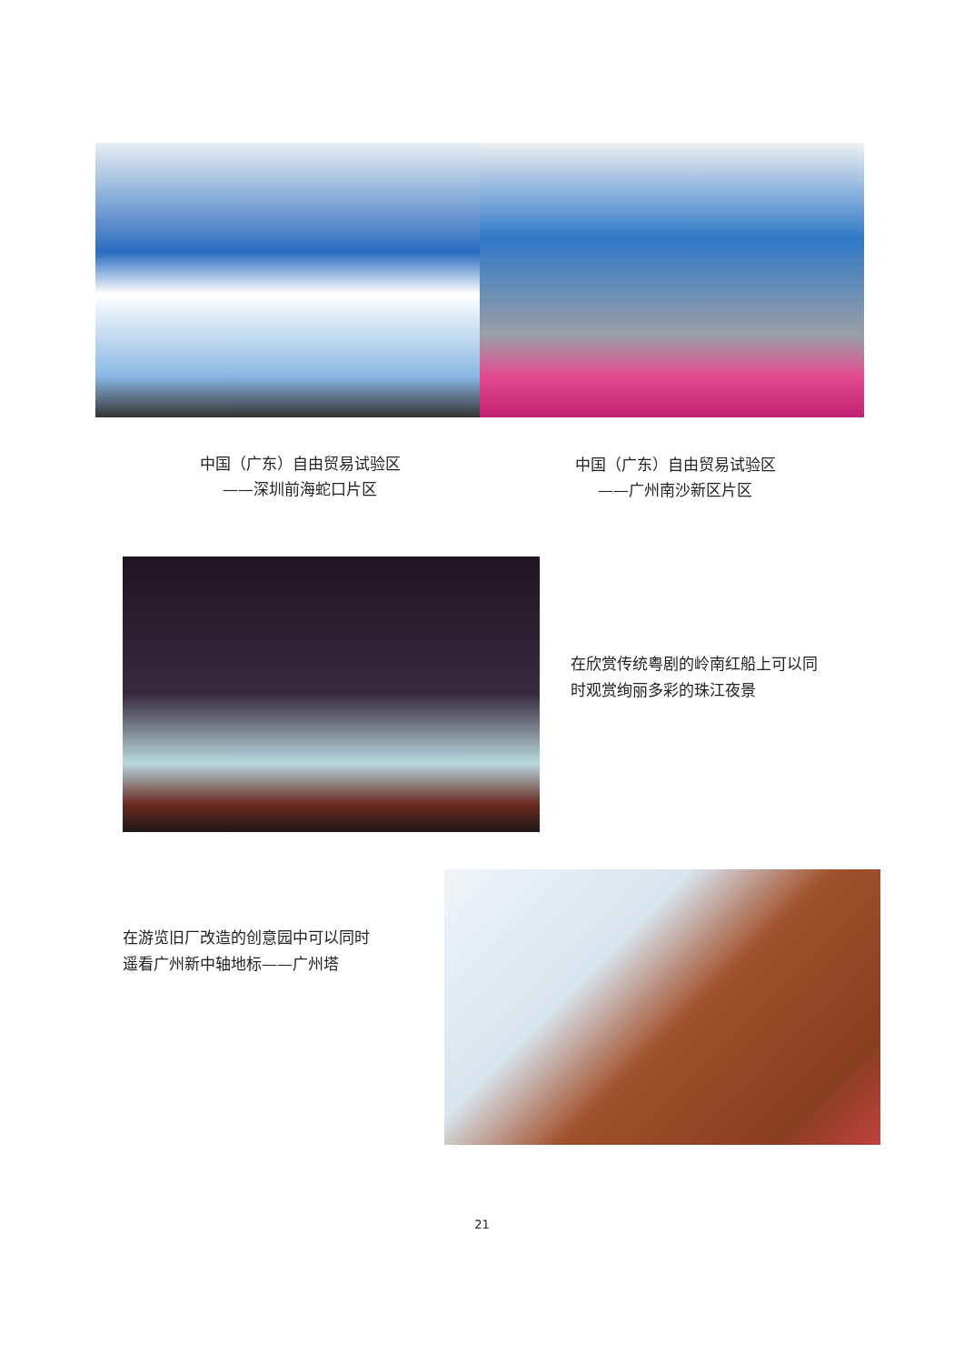中国（广东）自由贸易试验区
——深圳前海蛇口片区
中国（广东）自由贸易试验区
——广州南沙新区片区
在欣赏传统粤剧的岭南红船上可以同
时观赏绚丽多彩的珠江夜景
在游览旧厂改造的创意园中可以同时
遥看广州新中轴地标——广州塔
21